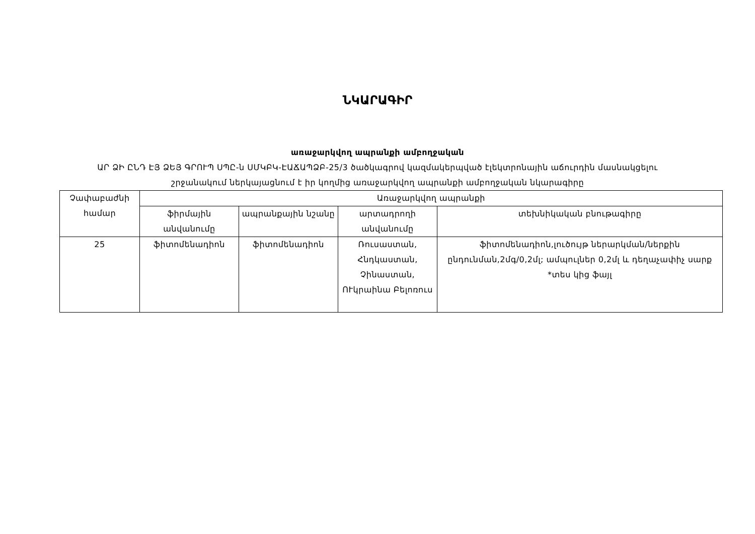ՆԿԱՐԱԳԻՐ
առաջարկվող ապրանքի ամբողջական
ԱՐ ՁԻ ԸՆԴ ԷՅ ՁԵՅ ԳՐՈՒՊ ՍՊԸ-ն ՍՄԿԲԿ-ԷԱՃԱՊՁԲ-25/3 ծածկագրով կազմակերպված էլեկտրոնային աճուրդին մասնակցելու
շրջանակում ներկայացնում է իր կողմից առաջարկվող ապրանքի ամբողջական նկարագիրը
| Չափաբաժնի համար | Առաջարկվող ապրանքի | | | |
| --- | --- | --- | --- | --- |
| | ֆիրմային անվանումը | ապրանքային նշանը | արտադրողի անվանումը | տեխնիկական բնութագիրը |
| 25 | ֆիտոմենադիոն | ֆիտոմենադիոն | Ռուսաստան, Հնդկաստան, Չինաստան, ՈՒկրաինա Բելոռուս | ֆիտոմենադիոն,լուծույթ ներարկման/ներքին ընդունման,2մգ/0,2մլ; ամպուլներ 0,2մլ և դեղաչափիչ սարք *տես կից ֆայլ |